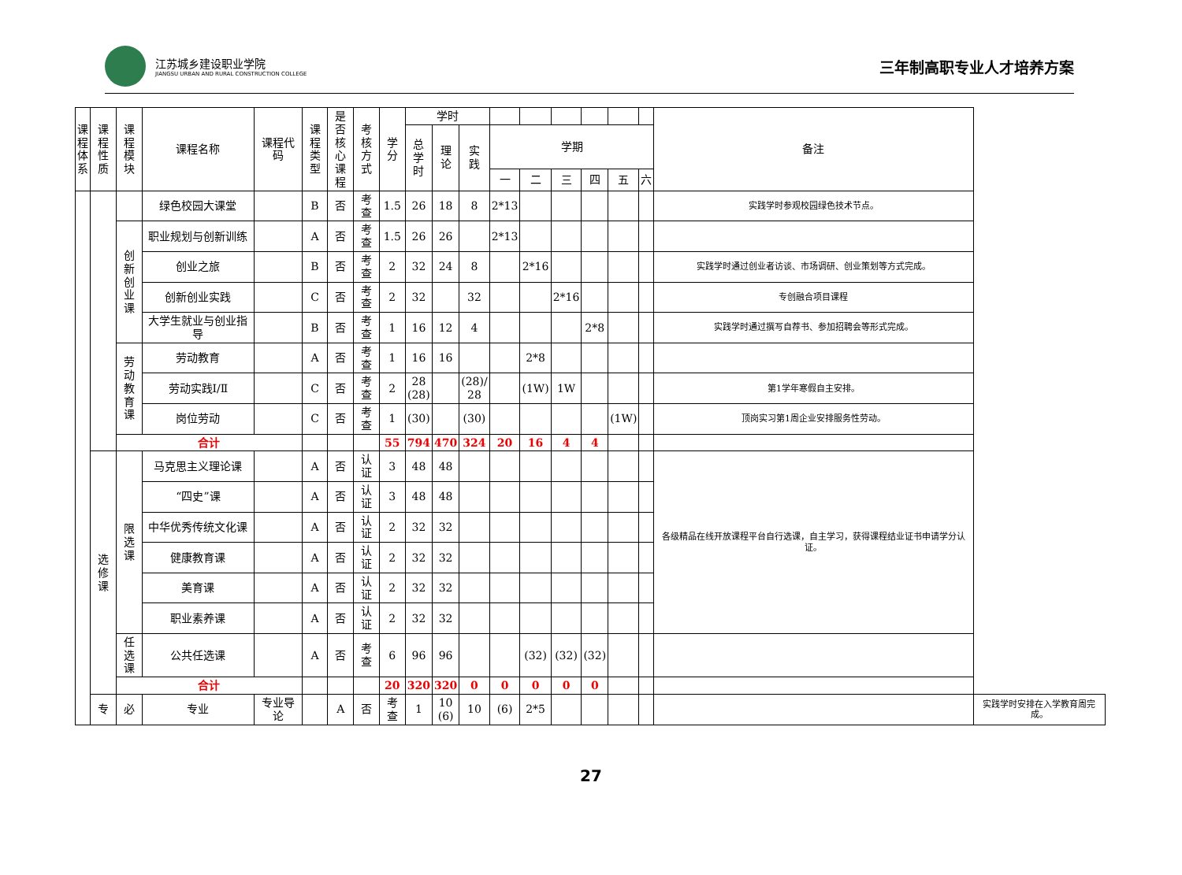江苏城乡建设职业学院
JIANGSU URBAN AND RURAL CONSTRUCTION COLLEGE
三年制高职专业人才培养方案
| 课 程 体 系 | 课程 性质 | 课程 模块 | 课程名称 | 课程代码 | 课程 类型 | 是否 核心 课程 | 考核 方式 | 学 分 | 学时 | | | | | | | | | 备注 | |
| --- | --- | --- | --- | --- | --- | --- | --- | --- | --- | --- | --- | --- | --- | --- | --- | --- | --- | --- | --- |
| | | | | | | | | | 总 学 时 | 理 论 | 实 践 | 学期 | | | | | | | |
| | | | | | | | | | | | | 一 | 二 | 三 | 四 | 五 | 六 | | |
| | | | 绿色校园大课堂 | | B | 否 | 考查 | 1.5 | 26 | 18 | 8 | 2*13 | | | | | | 实践学时参观校园绿色技术节点。 | |
| | | 创新 创业 课 | 职业规划与创新训练 | | A | 否 | 考查 | 1.5 | 26 | 26 | | 2*13 | | | | | | | |
| | | | 创业之旅 | | B | 否 | 考查 | 2 | 32 | 24 | 8 | | 2*16 | | | | | 实践学时通过创业者访谈、市场调研、创业策划等方式完成。 | |
| | | | 创新创业实践 | | C | 否 | 考查 | 2 | 32 | | 32 | | | 2*16 | | | | 专创融合项目课程 | |
| | | | 大学生就业与创业指导 | | B | 否 | 考查 | 1 | 16 | 12 | 4 | | | | 2*8 | | | 实践学时通过撰写自荐书、参加招聘会等形式完成。 | |
| | | 劳动 教育 课 | 劳动教育 | | A | 否 | 考查 | 1 | 16 | 16 | | | 2*8 | | | | | | |
| | | | 劳动实践Ⅰ/Ⅱ | | C | 否 | 考查 | 2 | 28 (28) | | (28)/ 28 | | (1W) | 1W | | | | 第1学年寒假自主安排。 | |
| | | | 岗位劳动 | | C | 否 | 考查 | 1 | (30) | | (30) | | | | | (1W) | | 顶岗实习第1周企业安排服务性劳动。 | |
| | | 合计 | | | | | | 55 | 794 | 470 | 324 | 20 | 16 | 4 | 4 | | | | |
| | 选 修 课 | 限 选 课 | 马克思主义理论课 | | A | 否 | 认证 | 3 | 48 | 48 | | | | | | | | 各级精品在线开放课程平台自行选课，自主学习，获得课程结业证书申请学分认证。 | |
| | | | “四史”课 | | A | 否 | 认证 | 3 | 48 | 48 | | | | | | | | | |
| | | | 中华优秀传统文化课 | | A | 否 | 认证 | 2 | 32 | 32 | | | | | | | | | |
| | | | 健康教育课 | | A | 否 | 认证 | 2 | 32 | 32 | | | | | | | | | |
| | | | 美育课 | | A | 否 | 认证 | 2 | 32 | 32 | | | | | | | | | |
| | | | 职业素养课 | | A | 否 | 认证 | 2 | 32 | 32 | | | | | | | | | |
| | | 任选 课 | 公共任选课 | | A | 否 | 考查 | 6 | 96 | 96 | | | (32) | (32) | (32) | | | | |
| | | 合计 | | | | | | 20 | 320 | 320 | 0 | 0 | 0 | 0 | 0 | | | | |
| | 专 | 必 | 专业 | 专业导论 | | A | 否 | 考查 | 1 | 10 (6) | 10 | (6) | 2*5 | | | | | | 实践学时安排在入学教育周完成。 |
27